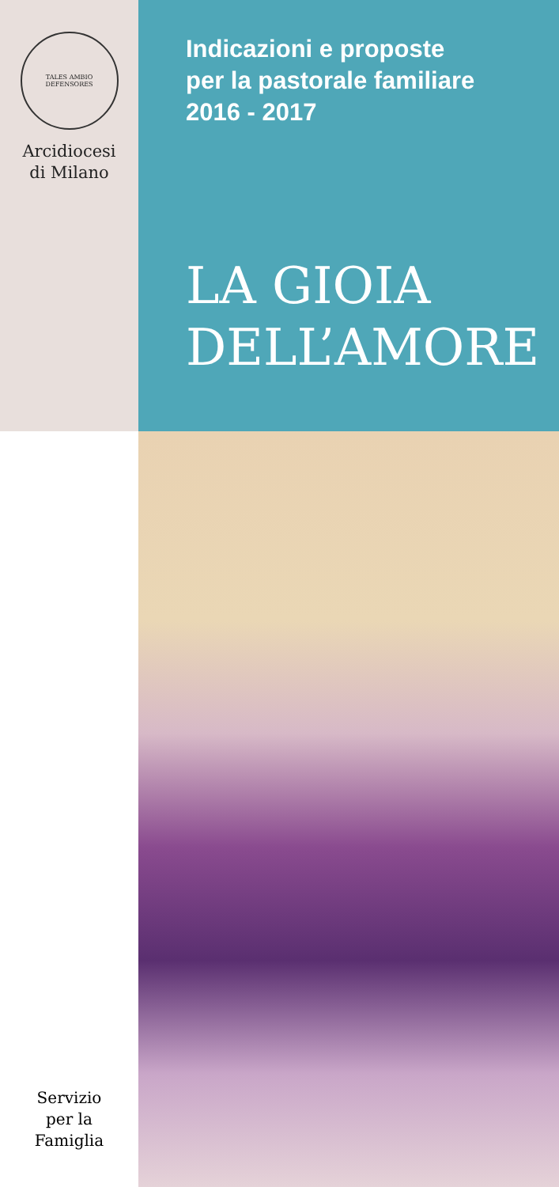TALES AMBIO DEFENSORES
Arcidiocesi
di Milano
Indicazioni e proposte
per la pastorale familiare
2016 - 2017
LA GIOIA
DELL’AMORE
Servizio
per la
Famiglia